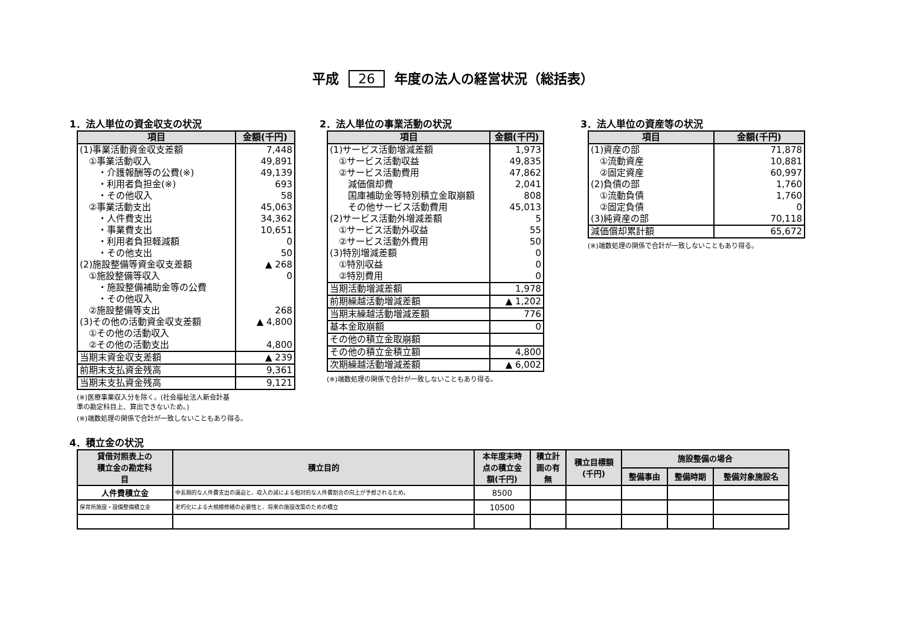平成 26 年度の法人の経営状況（総括表）
1．法人単位の資金収支の状況
| 項目 | 金額(千円) |
| --- | --- |
| (1)事業活動資金収支差額 | 7,448 |
| ①事業活動収入 | 49,891 |
| ・介護報酬等の公費(※) | 49,139 |
| ・利用者負担金(※) | 693 |
| ・その他収入 | 58 |
| ②事業活動支出 | 45,063 |
| ・人件費支出 | 34,362 |
| ・事業費支出 | 10,651 |
| ・利用者負担軽減額 | 0 |
| ・その他支出 | 50 |
| (2)施設整備等資金収支差額 | ▲ 268 |
| ①施設整備等収入 | 0 |
| ・施設整備補助金等の公費 | |
| ・その他収入 | |
| ②施設整備等支出 | 268 |
| (3)その他の活動資金収支差額 | ▲ 4,800 |
| ①その他の活動収入 | |
| ②その他の活動支出 | 4,800 |
| 当期末資金収支差額 | ▲ 239 |
| 前期末支払資金残高 | 9,361 |
| 当期末支払資金残高 | 9,121 |
(※)医療事業収入分を除く。(社会福祉法人新会計基
準の勘定科目上、算出できないため。)
(※)端数処理の関係で合計が一致しないこともあり得る。
2．法人単位の事業活動の状況
| 項目 | 金額(千円) |
| --- | --- |
| (1)サービス活動増減差額 | 1,973 |
| ①サービス活動収益 | 49,835 |
| ②サービス活動費用 | 47,862 |
| 減価償却費 | 2,041 |
| 国庫補助金等特別積立金取崩額 | 808 |
| その他サービス活動費用 | 45,013 |
| (2)サービス活動外増減差額 | 5 |
| ①サービス活動外収益 | 55 |
| ②サービス活動外費用 | 50 |
| (3)特別増減差額 | 0 |
| ①特別収益 | 0 |
| ②特別費用 | 0 |
| 当期活動増減差額 | 1,978 |
| 前期繰越活動増減差額 | ▲ 1,202 |
| 当期末繰越活動増減差額 | 776 |
| 基本金取崩額 | 0 |
| その他の積立金取崩額 | |
| その他の積立金積立額 | 4,800 |
| 次期繰越活動増減差額 | ▲ 6,002 |
(※)端数処理の関係で合計が一致しないこともあり得る。
3．法人単位の資産等の状況
| 項目 | 金額(千円) |
| --- | --- |
| (1)資産の部 | 71,878 |
| ①流動資産 | 10,881 |
| ②固定資産 | 60,997 |
| (2)負債の部 | 1,760 |
| ①流動負債 | 1,760 |
| ②固定負債 | 0 |
| (3)純資産の部 | 70,118 |
| 減価償却累計額 | 65,672 |
(※)端数処理の関係で合計が一致しないこともあり得る。
4．積立金の状況
| 貸借対照表上の 積立金の勘定科 目 | 積立目的 | 本年度末時 点の積立金 額(千円) | 積立計 画の有 無 | 積立目標額 (千円) | 施設整備の場合 | | |
| --- | --- | --- | --- | --- | --- | --- | --- |
| | | | | | 整備事由 | 整備時期 | 整備対象施設名 |
| 人件費積立金 | 中長期的な人件費支出の逼迫と、収入の減による相対的な人件費割合の向上が予想されるため。 | 8500 | | | | | |
| 保育所施設・設備整備積立金 | 老朽化による大規模修繕の必要性と、将来の施設改築のための積立 | 10500 | | | | | |